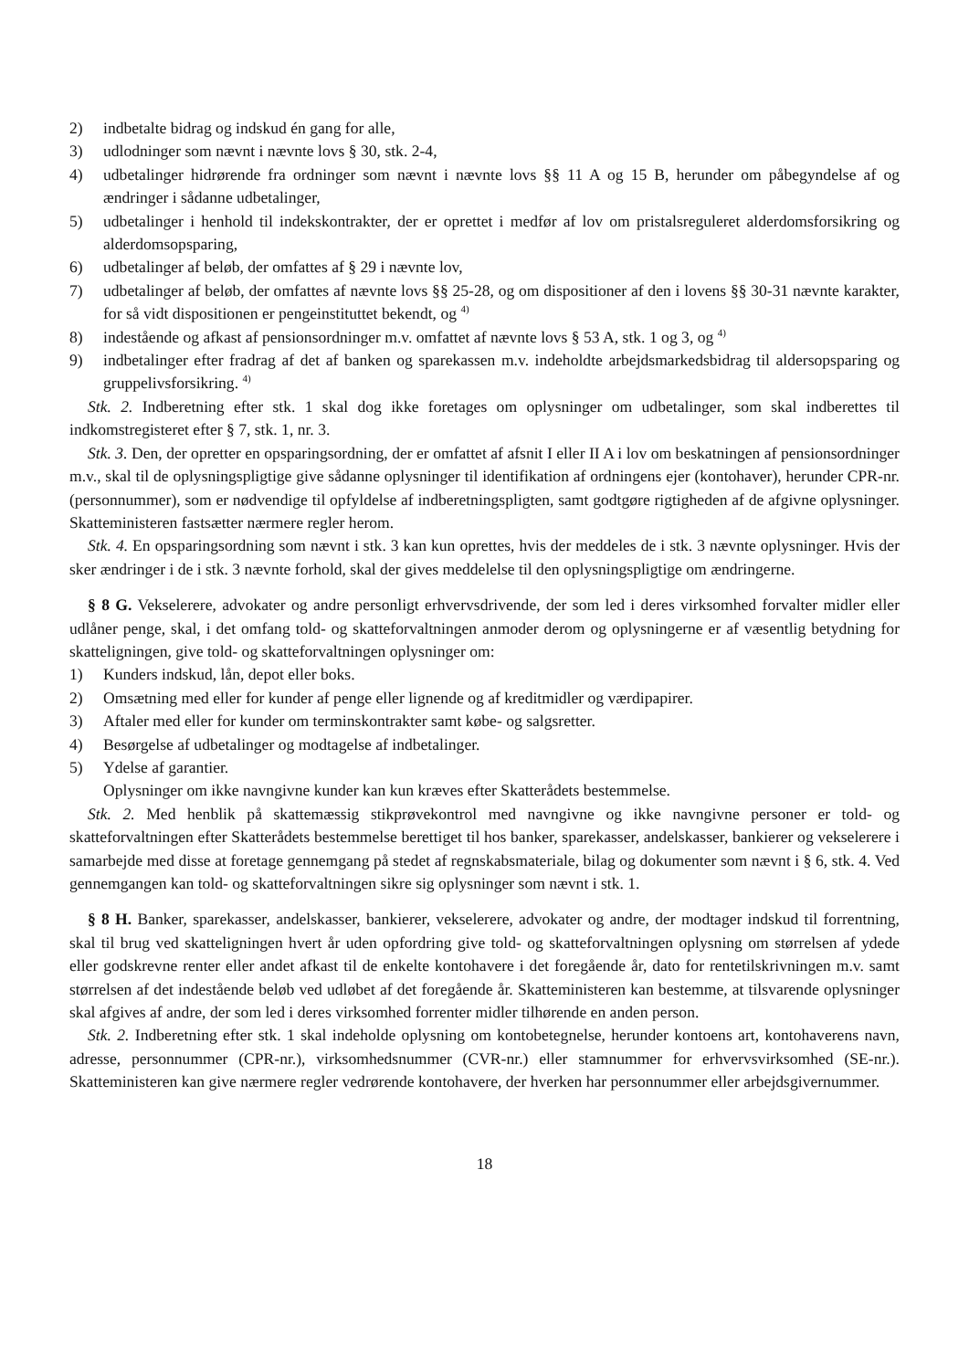2) indbetalte bidrag og indskud én gang for alle,
3) udlodninger som nævnt i nævnte lovs § 30, stk. 2-4,
4) udbetalinger hidrørende fra ordninger som nævnt i nævnte lovs §§ 11 A og 15 B, herunder om påbegyndelse af og ændringer i sådanne udbetalinger,
5) udbetalinger i henhold til indekskontrakter, der er oprettet i medfør af lov om pristalsreguleret alderdomsforsikring og alderdomsopsparing,
6) udbetalinger af beløb, der omfattes af § 29 i nævnte lov,
7) udbetalinger af beløb, der omfattes af nævnte lovs §§ 25-28, og om dispositioner af den i lovens §§ 30-31 nævnte karakter, for så vidt dispositionen er pengeinstituttet bekendt, og <sup>4)</sup>
8) indestående og afkast af pensionsordninger m.v. omfattet af nævnte lovs § 53 A, stk. 1 og 3, og <sup>4)</sup>
9) indbetalinger efter fradrag af det af banken og sparekassen m.v. indeholdte arbejdsmarkedsbidrag til aldersopsparing og gruppelivsforsikring. <sup>4)</sup>
Stk. 2. Indberetning efter stk. 1 skal dog ikke foretages om oplysninger om udbetalinger, som skal indberettes til indkomstregisteret efter § 7, stk. 1, nr. 3.
Stk. 3. Den, der opretter en opsparingsordning, der er omfattet af afsnit I eller II A i lov om beskatningen af pensionsordninger m.v., skal til de oplysningspligtige give sådanne oplysninger til identifikation af ordningens ejer (kontohaver), herunder CPR-nr. (personnummer), som er nødvendige til opfyldelse af indberetningspligten, samt godtgøre rigtigheden af de afgivne oplysninger. Skatteministeren fastsætter nærmere regler herom.
Stk. 4. En opsparingsordning som nævnt i stk. 3 kan kun oprettes, hvis der meddeles de i stk. 3 nævnte oplysninger. Hvis der sker ændringer i de i stk. 3 nævnte forhold, skal der gives meddelelse til den oplysningspligtige om ændringerne.
§ 8 G. Vekselerere, advokater og andre personligt erhvervsdrivende, der som led i deres virksomhed forvalter midler eller udlåner penge, skal, i det omfang told- og skatteforvaltningen anmoder derom og oplysningerne er af væsentlig betydning for skatteligningen, give told- og skatteforvaltningen oplysninger om:
1) Kunders indskud, lån, depot eller boks.
2) Omsætning med eller for kunder af penge eller lignende og af kreditmidler og værdipapirer.
3) Aftaler med eller for kunder om terminskontrakter samt købe- og salgsretter.
4) Besørgelse af udbetalinger og modtagelse af indbetalinger.
5) Ydelse af garantier.
Oplysninger om ikke navngivne kunder kan kun kræves efter Skatterådets bestemmelse.
Stk. 2. Med henblik på skattemæssig stikprøvekontrol med navngivne og ikke navngivne personer er told- og skatteforvaltningen efter Skatterådets bestemmelse berettiget til hos banker, sparekasser, andelskasser, bankierer og vekselerere i samarbejde med disse at foretage gennemgang på stedet af regnskabsmateriale, bilag og dokumenter som nævnt i § 6, stk. 4. Ved gennemgangen kan told- og skatteforvaltningen sikre sig oplysninger som nævnt i stk. 1.
§ 8 H. Banker, sparekasser, andelskasser, bankierer, vekselerere, advokater og andre, der modtager indskud til forrentning, skal til brug ved skatteligningen hvert år uden opfordring give told- og skatteforvaltningen oplysning om størrelsen af ydede eller godskrevne renter eller andet afkast til de enkelte kontohavere i det foregående år, dato for rentetilskrivningen m.v. samt størrelsen af det indestående beløb ved udløbet af det foregående år. Skatteministeren kan bestemme, at tilsvarende oplysninger skal afgives af andre, der som led i deres virksomhed forrenter midler tilhørende en anden person.
Stk. 2. Indberetning efter stk. 1 skal indeholde oplysning om kontobetegnelse, herunder kontoens art, kontohaverens navn, adresse, personnummer (CPR-nr.), virksomhedsnummer (CVR-nr.) eller stamnummer for erhvervsvirksomhed (SE-nr.). Skatteministeren kan give nærmere regler vedrørende kontohavere, der hverken har personnummer eller arbejdsgivernummer.
18